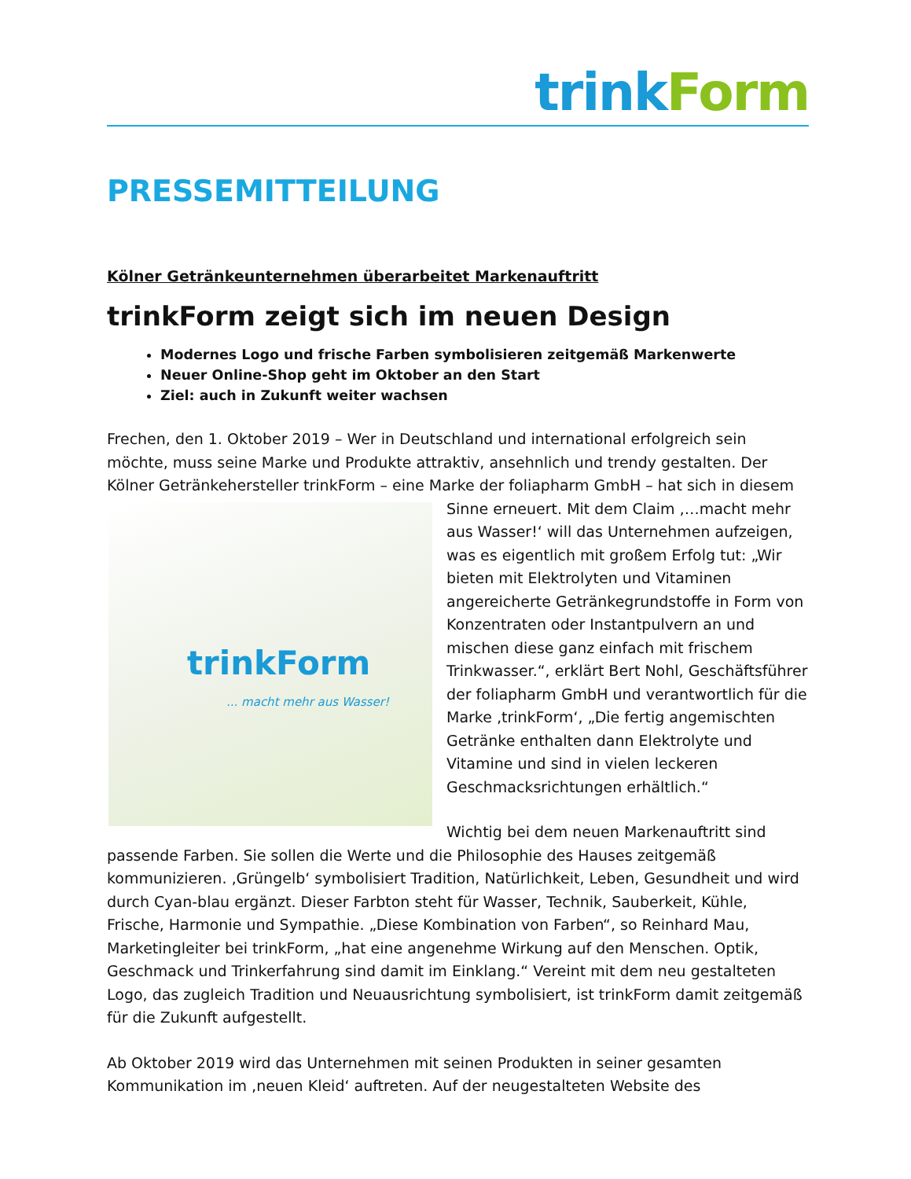trink Form
PRESSEMITTEILUNG
Kölner Getränkeunternehmen überarbeitet Markenauftritt
trinkForm zeigt sich im neuen Design
Modernes Logo und frische Farben symbolisieren zeitgemäß Markenwerte
Neuer Online-Shop geht im Oktober an den Start
Ziel: auch in Zukunft weiter wachsen
Frechen, den 1. Oktober 2019 – Wer in Deutschland und international erfolgreich sein möchte, muss seine Marke und Produkte attraktiv, ansehnlich und trendy gestalten. Der Kölner Getränkehersteller trinkForm – eine Marke der foliapharm GmbH – hat sich in diesem Sinne trinkForm... macht mehr aus Wasser! erneuert. Mit dem Claim ‚…macht mehr aus Wasser!‘ will das Unternehmen aufzeigen, was es eigentlich mit großem Erfolg tut: „Wir bieten mit Elektrolyten und Vitaminen angereicherte Getränkegrundstoffe in Form von Konzentraten oder Instantpulvern an und mischen diese ganz einfach mit frischem Trinkwasser.“, erklärt Bert Nohl, Geschäftsführer der foliapharm GmbH und verantwortlich für die Marke ‚trinkForm‘, „Die fertig angemischten Getränke enthalten dann Elektrolyte und Vitamine und sind in vielen leckeren Geschmacksrichtungen erhältlich.“
Wichtig bei dem neuen Markenauftritt sind passende Farben. Sie sollen die Werte und die Philosophie des Hauses zeitgemäß kommunizieren. ‚Grüngelb‘ symbolisiert Tradition, Natürlichkeit, Leben, Gesundheit und wird durch Cyan-blau ergänzt. Dieser Farbton steht für Wasser, Technik, Sauberkeit, Kühle, Frische, Harmonie und Sympathie. „Diese Kombination von Farben“, so Reinhard Mau, Marketingleiter bei trinkForm, „hat eine angenehme Wirkung auf den Menschen. Optik, Geschmack und Trinkerfahrung sind damit im Einklang.“ Vereint mit dem neu gestalteten Logo, das zugleich Tradition und Neuausrichtung symbolisiert, ist trinkForm damit zeitgemäß für die Zukunft aufgestellt.
Ab Oktober 2019 wird das Unternehmen mit seinen Produkten in seiner gesamten Kommunikation im ‚neuen Kleid‘ auftreten. Auf der neugestalteten Website des